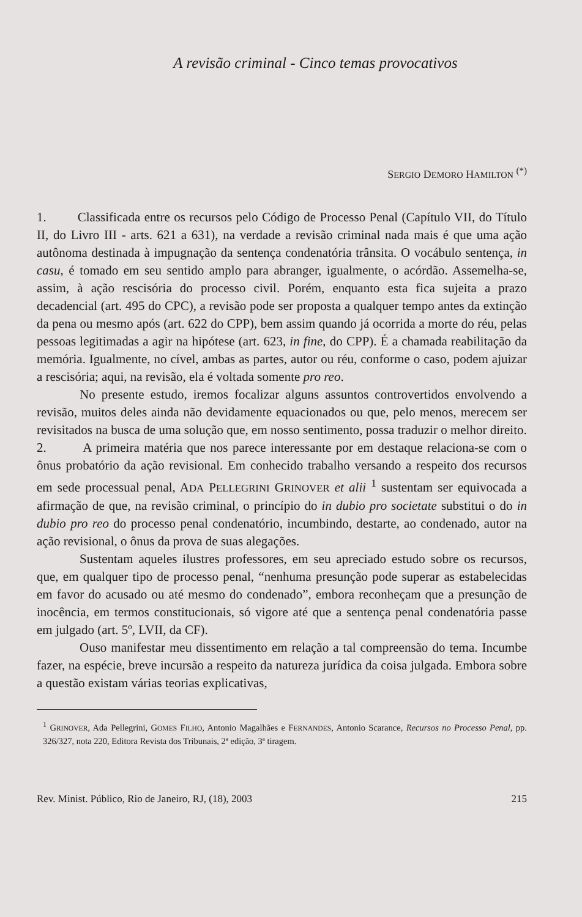A revisão criminal - Cinco temas provocativos
SERGIO DEMORO HAMILTON <sup>(*)</sup>
1. Classificada entre os recursos pelo Código de Processo Penal (Capítulo VII, do Título II, do Livro III - arts. 621 a 631), na verdade a revisão criminal nada mais é que uma ação autônoma destinada à impugnação da sentença condenatória trânsita. O vocábulo sentença, in casu, é tomado em seu sentido amplo para abranger, igualmente, o acórdão. Assemelha-se, assim, à ação rescisória do processo civil. Porém, enquanto esta fica sujeita a prazo decadencial (art. 495 do CPC), a revisão pode ser proposta a qualquer tempo antes da extinção da pena ou mesmo após (art. 622 do CPP), bem assim quando já ocorrida a morte do réu, pelas pessoas legitimadas a agir na hipótese (art. 623, in fine, do CPP). É a chamada reabilitação da memória. Igualmente, no cível, ambas as partes, autor ou réu, conforme o caso, podem ajuizar a rescisória; aqui, na revisão, ela é voltada somente pro reo.
No presente estudo, iremos focalizar alguns assuntos controvertidos envolvendo a revisão, muitos deles ainda não devidamente equacionados ou que, pelo menos, merecem ser revisitados na busca de uma solução que, em nosso sentimento, possa traduzir o melhor direito.
2. A primeira matéria que nos parece interessante por em destaque relaciona-se com o ônus probatório da ação revisional. Em conhecido trabalho versando a respeito dos recursos em sede processual penal, ADA PELLEGRINI GRINOVER et alii <sup>1</sup> sustentam ser equivocada a afirmação de que, na revisão criminal, o princípio do in dubio pro societate substitui o do in dubio pro reo do processo penal condenatório, incumbindo, destarte, ao condenado, autor na ação revisional, o ônus da prova de suas alegações.
Sustentam aqueles ilustres professores, em seu apreciado estudo sobre os recursos, que, em qualquer tipo de processo penal, “nenhuma presunção pode superar as estabelecidas em favor do acusado ou até mesmo do condenado”, embora reconheçam que a presunção de inocência, em termos constitucionais, só vigore até que a sentença penal condenatória passe em julgado (art. 5º, LVII, da CF).
Ouso manifestar meu dissentimento em relação a tal compreensão do tema. Incumbe fazer, na espécie, breve incursão a respeito da natureza jurídica da coisa julgada. Embora sobre a questão existam várias teorias explicativas,
<sup>1</sup> GRINOVER, Ada Pellegrini, GOMES FILHO, Antonio Magalhães e FERNANDES, Antonio Scarance, Recursos no Processo Penal, pp. 326/327, nota 220, Editora Revista dos Tribunais, 2ª edição, 3ª tiragem.
Rev. Minist. Público, Rio de Janeiro, RJ, (18), 2003 215